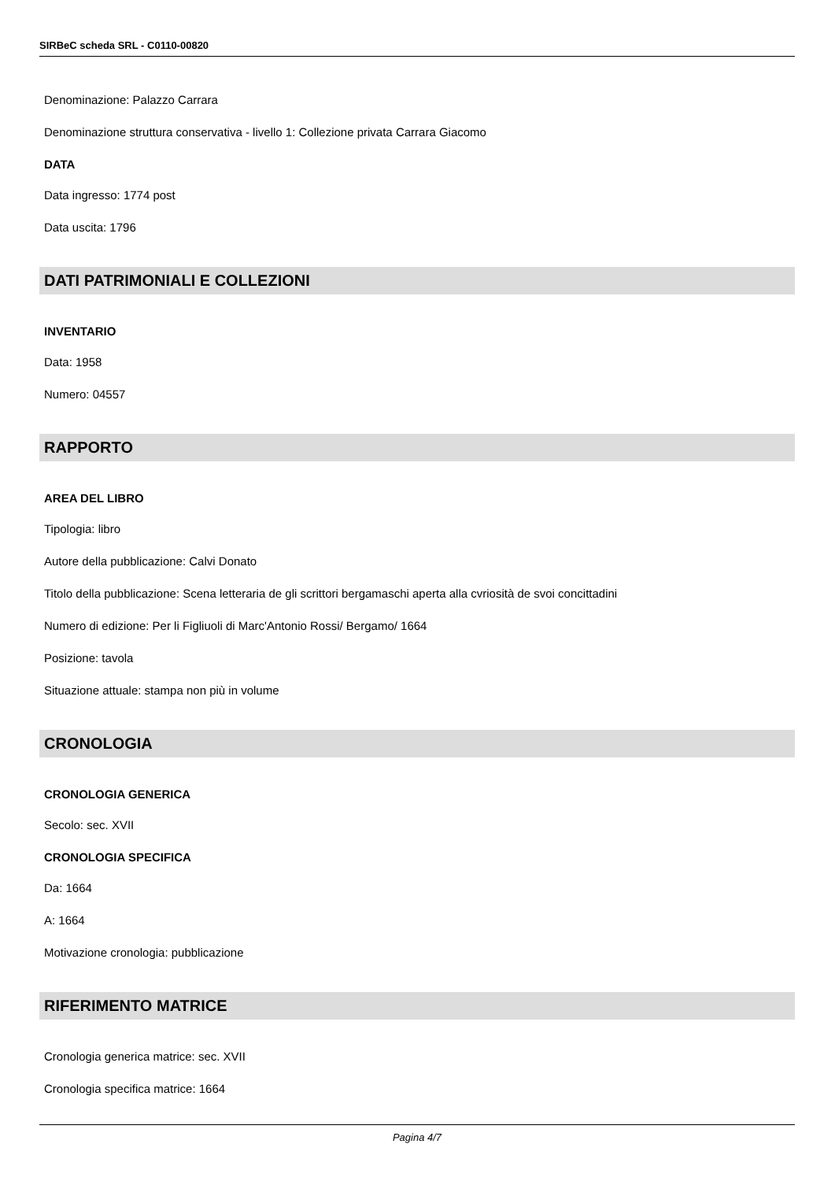SIRBeC scheda SRL - C0110-00820
Denominazione: Palazzo Carrara
Denominazione struttura conservativa - livello 1: Collezione privata Carrara Giacomo
DATA
Data ingresso: 1774 post
Data uscita: 1796
DATI PATRIMONIALI E COLLEZIONI
INVENTARIO
Data: 1958
Numero: 04557
RAPPORTO
AREA DEL LIBRO
Tipologia: libro
Autore della pubblicazione: Calvi Donato
Titolo della pubblicazione: Scena letteraria de gli scrittori bergamaschi aperta alla cvriosità de svoi concittadini
Numero di edizione: Per li Figliuoli di Marc'Antonio Rossi/ Bergamo/ 1664
Posizione: tavola
Situazione attuale: stampa non più in volume
CRONOLOGIA
CRONOLOGIA GENERICA
Secolo: sec. XVII
CRONOLOGIA SPECIFICA
Da: 1664
A: 1664
Motivazione cronologia: pubblicazione
RIFERIMENTO MATRICE
Cronologia generica matrice: sec. XVII
Cronologia specifica matrice: 1664
Pagina 4/7